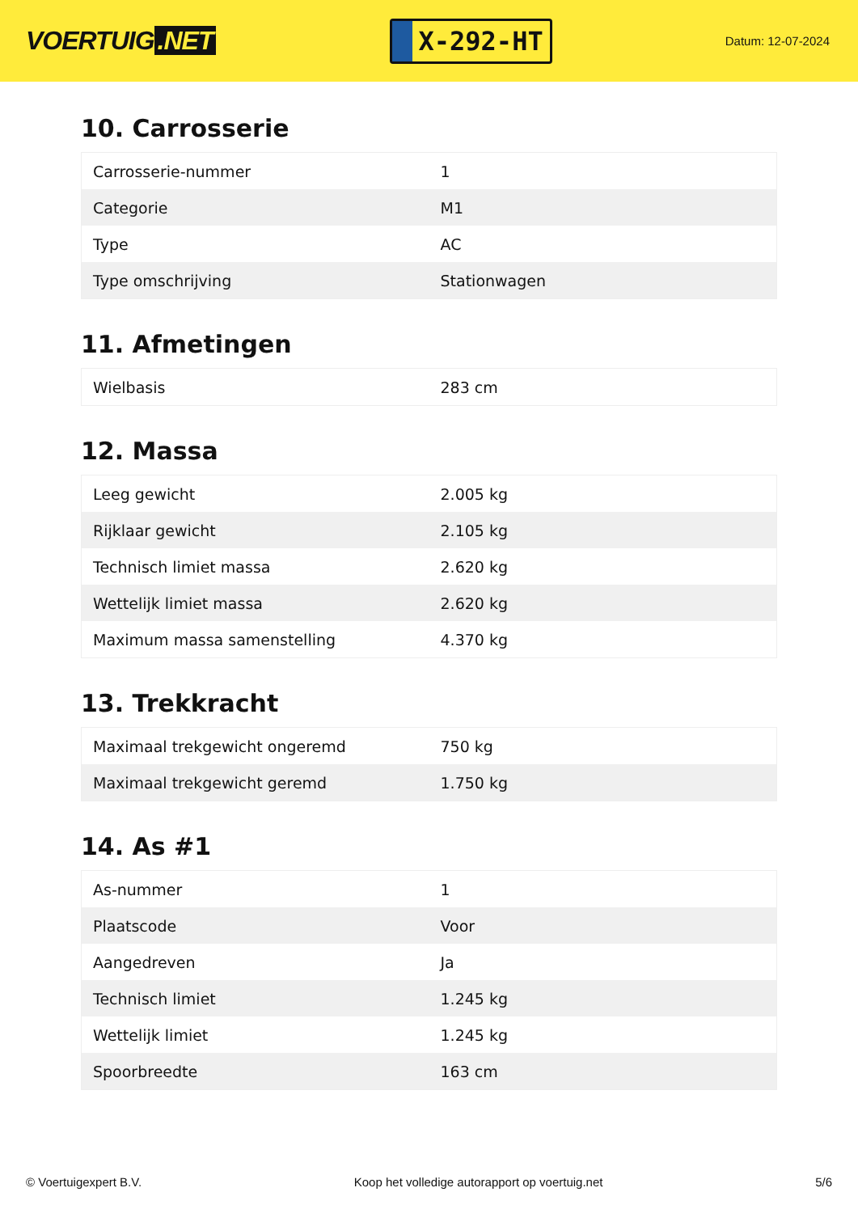VOERTUIG.NET
X-292-HT
Datum: 12-07-2024
10. Carrosserie
| Carrosserie-nummer | 1 |
| Categorie | M1 |
| Type | AC |
| Type omschrijving | Stationwagen |
11. Afmetingen
| Wielbasis | 283 cm |
12. Massa
| Leeg gewicht | 2.005 kg |
| Rijklaar gewicht | 2.105 kg |
| Technisch limiet massa | 2.620 kg |
| Wettelijk limiet massa | 2.620 kg |
| Maximum massa samenstelling | 4.370 kg |
13. Trekkracht
| Maximaal trekgewicht ongeremd | 750 kg |
| Maximaal trekgewicht geremd | 1.750 kg |
14. As #1
| As-nummer | 1 |
| Plaatscode | Voor |
| Aangedreven | Ja |
| Technisch limiet | 1.245 kg |
| Wettelijk limiet | 1.245 kg |
| Spoorbreedte | 163 cm |
© Voertuigexpert B.V. Koop het volledige autorapport op voertuig.net 5/6